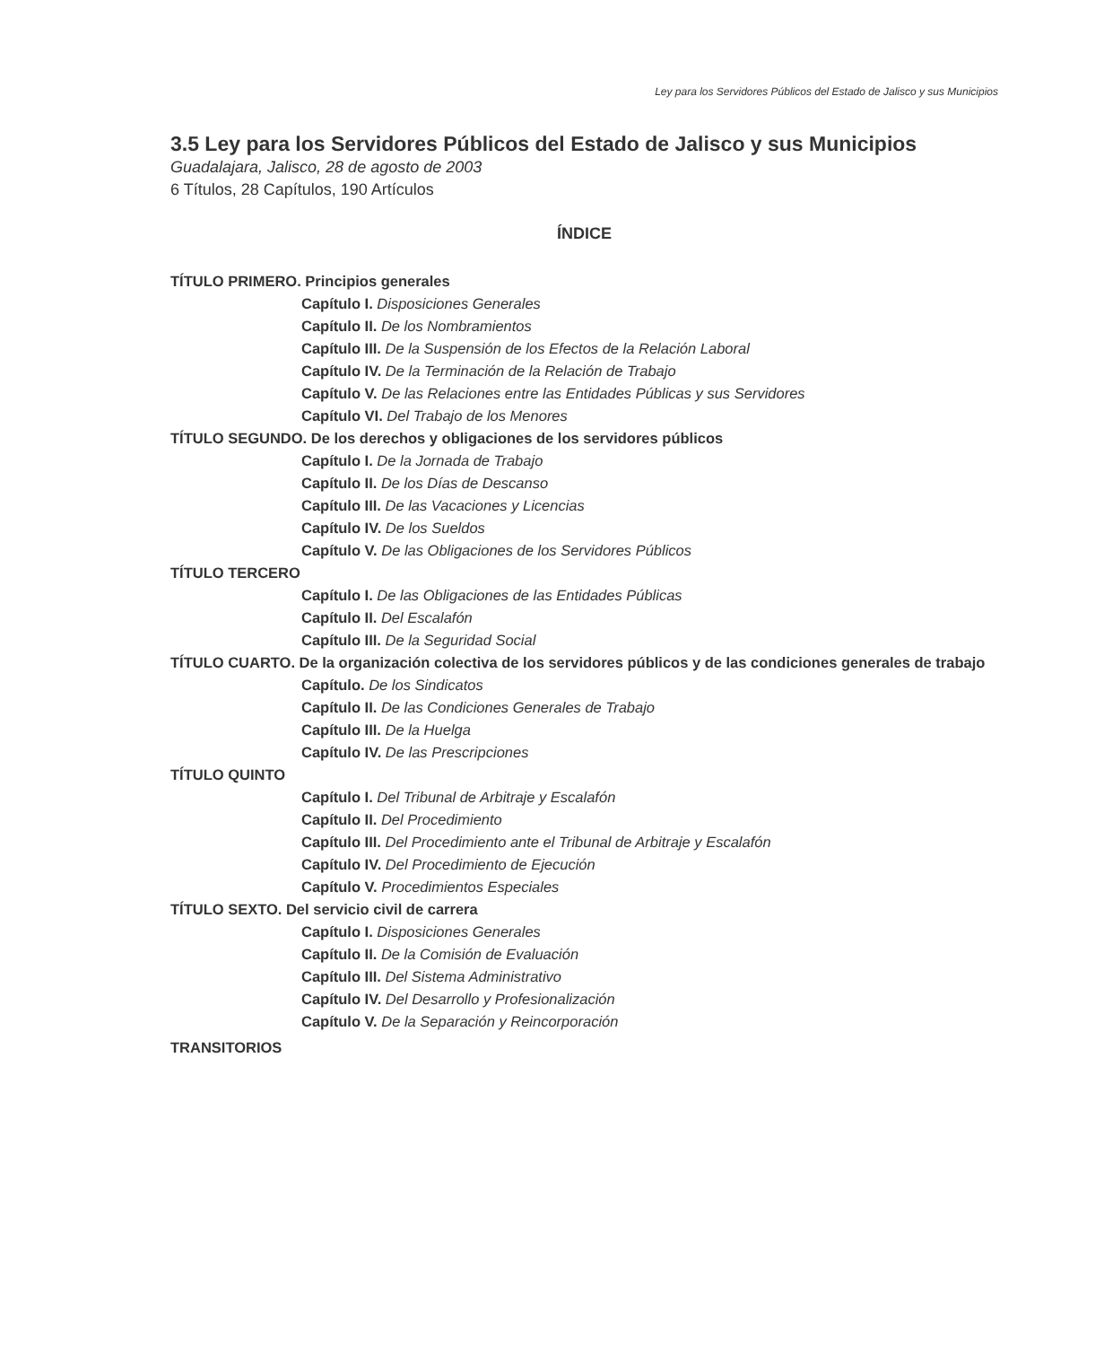Ley para los Servidores Públicos del Estado de Jalisco y sus Municipios
3.5 Ley para los Servidores Públicos del Estado de Jalisco y sus Municipios
Guadalajara, Jalisco, 28 de agosto de 2003
6 Títulos, 28 Capítulos, 190 Artículos
ÍNDICE
TÍTULO PRIMERO. Principios generales
Capítulo I. Disposiciones Generales
Capítulo II. De los Nombramientos
Capítulo III. De la Suspensión de los Efectos de la Relación Laboral
Capítulo IV. De la Terminación de la Relación de Trabajo
Capítulo V. De las Relaciones entre las Entidades Públicas y sus Servidores
Capítulo VI. Del Trabajo de los Menores
TÍTULO SEGUNDO. De los derechos y obligaciones de los servidores públicos
Capítulo I. De la Jornada de Trabajo
Capítulo II. De los Días de Descanso
Capítulo III. De las Vacaciones y Licencias
Capítulo IV. De los Sueldos
Capítulo V. De las Obligaciones de los Servidores Públicos
TÍTULO TERCERO
Capítulo I. De las Obligaciones de las Entidades Públicas
Capítulo II. Del Escalafón
Capítulo III. De la Seguridad Social
TÍTULO CUARTO. De la organización colectiva de los servidores públicos y de las condiciones generales de trabajo
Capítulo. De los Sindicatos
Capítulo II. De las Condiciones Generales de Trabajo
Capítulo III. De la Huelga
Capítulo IV. De las Prescripciones
TÍTULO QUINTO
Capítulo I. Del Tribunal de Arbitraje y Escalafón
Capítulo II. Del Procedimiento
Capítulo III. Del Procedimiento ante el Tribunal de Arbitraje y Escalafón
Capítulo IV. Del Procedimiento de Ejecución
Capítulo V. Procedimientos Especiales
TÍTULO SEXTO. Del servicio civil de carrera
Capítulo I. Disposiciones Generales
Capítulo II. De la Comisión de Evaluación
Capítulo III. Del Sistema Administrativo
Capítulo IV. Del Desarrollo y Profesionalización
Capítulo V. De la Separación y Reincorporación
TRANSITORIOS